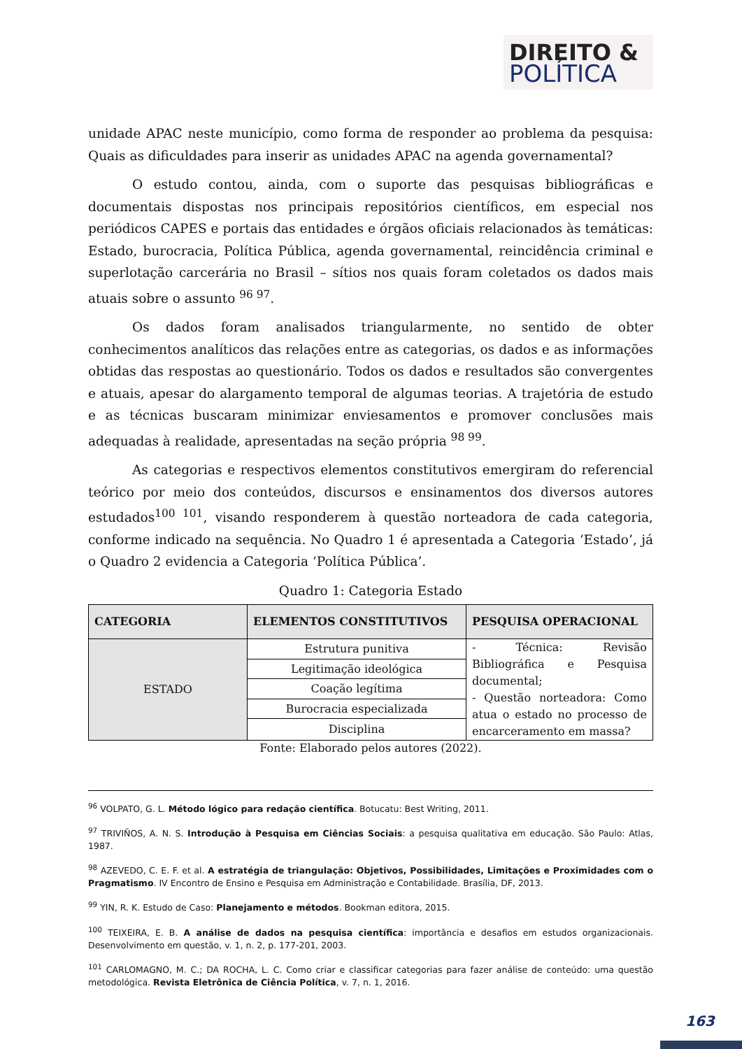DIREITO &
POLÍTICA
unidade APAC neste município, como forma de responder ao problema da pesquisa: Quais as dificuldades para inserir as unidades APAC na agenda governamental?
O estudo contou, ainda, com o suporte das pesquisas bibliográficas e documentais dispostas nos principais repositórios científicos, em especial nos periódicos CAPES e portais das entidades e órgãos oficiais relacionados às temáticas: Estado, burocracia, Política Pública, agenda governamental, reincidência criminal e superlotação carcerária no Brasil – sítios nos quais foram coletados os dados mais atuais sobre o assunto <sup>96 97</sup>.
Os dados foram analisados triangularmente, no sentido de obter conhecimentos analíticos das relações entre as categorias, os dados e as informações obtidas das respostas ao questionário. Todos os dados e resultados são convergentes e atuais, apesar do alargamento temporal de algumas teorias. A trajetória de estudo e as técnicas buscaram minimizar enviesamentos e promover conclusões mais adequadas à realidade, apresentadas na seção própria <sup>98 99</sup>.
As categorias e respectivos elementos constitutivos emergiram do referencial teórico por meio dos conteúdos, discursos e ensinamentos dos diversos autores estudados<sup>100 101</sup>, visando responderem à questão norteadora de cada categoria, conforme indicado na sequência. No Quadro 1 é apresentada a Categoria ‘Estado’, já o Quadro 2 evidencia a Categoria ‘Política Pública’.
Quadro 1: Categoria Estado
| CATEGORIA | ELEMENTOS CONSTITUTIVOS | PESQUISA OPERACIONAL |
| --- | --- | --- |
| ESTADO | Estrutura punitiva | - Técnica: Revisão Bibliográfica e Pesquisa documental; - Questão norteadora: Como atua o estado no processo de encarceramento em massa? |
| | Legitimação ideológica | |
| | Coação legítima | |
| | Burocracia especializada | |
| | Disciplina | |
Fonte: Elaborado pelos autores (2022).
<sup>96</sup> VOLPATO, G. L. Método lógico para redação científica. Botucatu: Best Writing, 2011.
<sup>97</sup> TRIVIÑOS, A. N. S. Introdução à Pesquisa em Ciências Sociais: a pesquisa qualitativa em educação. São Paulo: Atlas, 1987.
<sup>98</sup> AZEVEDO, C. E. F. et al. A estratégia de triangulação: Objetivos, Possibilidades, Limitações e Proximidades com o Pragmatismo. IV Encontro de Ensino e Pesquisa em Administração e Contabilidade. Brasília, DF, 2013.
<sup>99</sup> YIN, R. K. Estudo de Caso: Planejamento e métodos. Bookman editora, 2015.
<sup>100</sup> TEIXEIRA, E. B. A análise de dados na pesquisa científica: importância e desafios em estudos organizacionais. Desenvolvimento em questão, v. 1, n. 2, p. 177-201, 2003.
<sup>101</sup> CARLOMAGNO, M. C.; DA ROCHA, L. C. Como criar e classificar categorias para fazer análise de conteúdo: uma questão metodológica. Revista Eletrônica de Ciência Política, v. 7, n. 1, 2016.
163